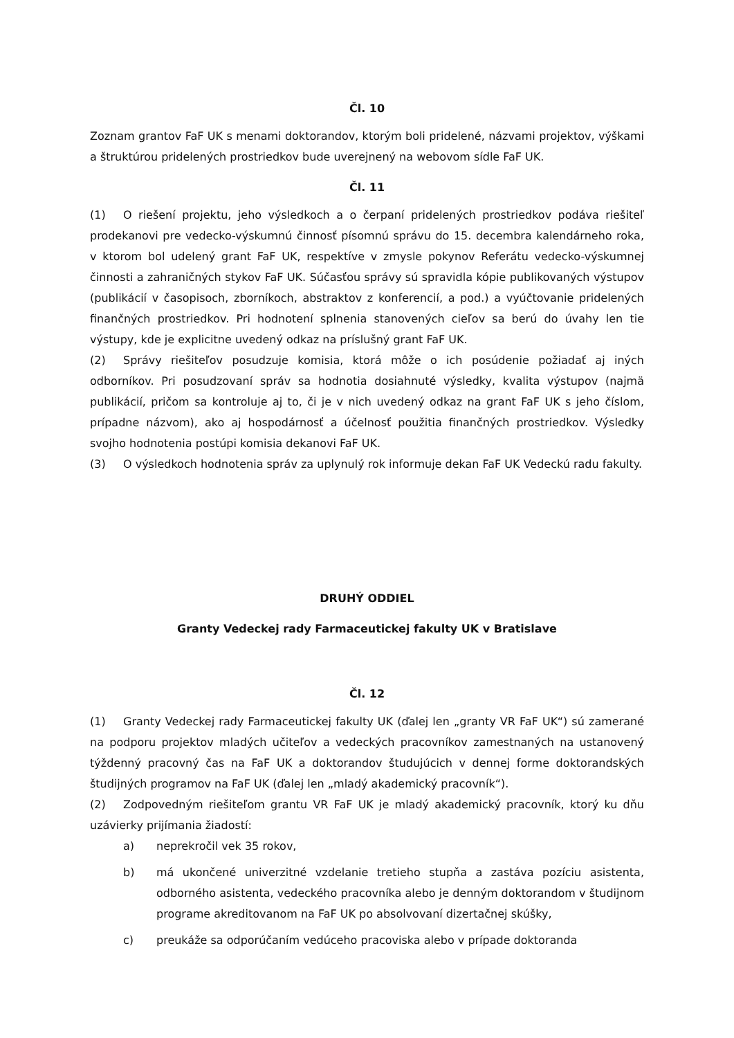Čl. 10
Zoznam grantov FaF UK s menami doktorandov, ktorým boli pridelené, názvami projektov, výškami a štruktúrou pridelených prostriedkov bude uverejnený na webovom sídle FaF UK.
Čl. 11
(1) O riešení projektu, jeho výsledkoch a o čerpaní pridelených prostriedkov podáva riešiteľ prodekanovi pre vedecko-výskumnú činnosť písomnú správu do 15. decembra kalendárneho roka, v ktorom bol udelený grant FaF UK, respektíve v zmysle pokynov Referátu vedecko-výskumnej činnosti a zahraničných stykov FaF UK. Súčasťou správy sú spravidla kópie publikovaných výstupov (publikácií v časopisoch, zborníkoch, abstraktov z konferencií, a pod.) a vyúčtovanie pridelených finančných prostriedkov. Pri hodnotení splnenia stanovených cieľov sa berú do úvahy len tie výstupy, kde je explicitne uvedený odkaz na príslušný grant FaF UK.
(2) Správy riešiteľov posudzuje komisia, ktorá môže o ich posúdenie požiadať aj iných odborníkov. Pri posudzovaní správ sa hodnotia dosiahnuté výsledky, kvalita výstupov (najmä publikácií, pričom sa kontroluje aj to, či je v nich uvedený odkaz na grant FaF UK s jeho číslom, prípadne názvom), ako aj hospodárnosť a účelnosť použitia finančných prostriedkov. Výsledky svojho hodnotenia postúpi komisia dekanovi FaF UK.
(3) O výsledkoch hodnotenia správ za uplynulý rok informuje dekan FaF UK Vedeckú radu fakulty.
DRUHÝ ODDIEL
Granty Vedeckej rady Farmaceutickej fakulty UK v Bratislave
Čl. 12
(1) Granty Vedeckej rady Farmaceutickej fakulty UK (ďalej len „granty VR FaF UK“) sú zamerané na podporu projektov mladých učiteľov a vedeckých pracovníkov zamestnaných na ustanovený týždenný pracovný čas na FaF UK a doktorandov študujúcich v dennej forme doktorandských študijných programov na FaF UK (ďalej len „mladý akademický pracovník“).
(2) Zodpovedným riešiteľom grantu VR FaF UK je mladý akademický pracovník, ktorý ku dňu uzávierky prijímania žiadostí:
a) neprekročil vek 35 rokov,
b) má ukončené univerzitné vzdelanie tretieho stupňa a zastáva pozíciu asistenta, odborného asistenta, vedeckého pracovníka alebo je denným doktorandom v študijnom programe akreditovanom na FaF UK po absolvovaní dizertačnej skúšky,
c) preukáže sa odporúčaním vedúceho pracoviska alebo v prípade doktoranda